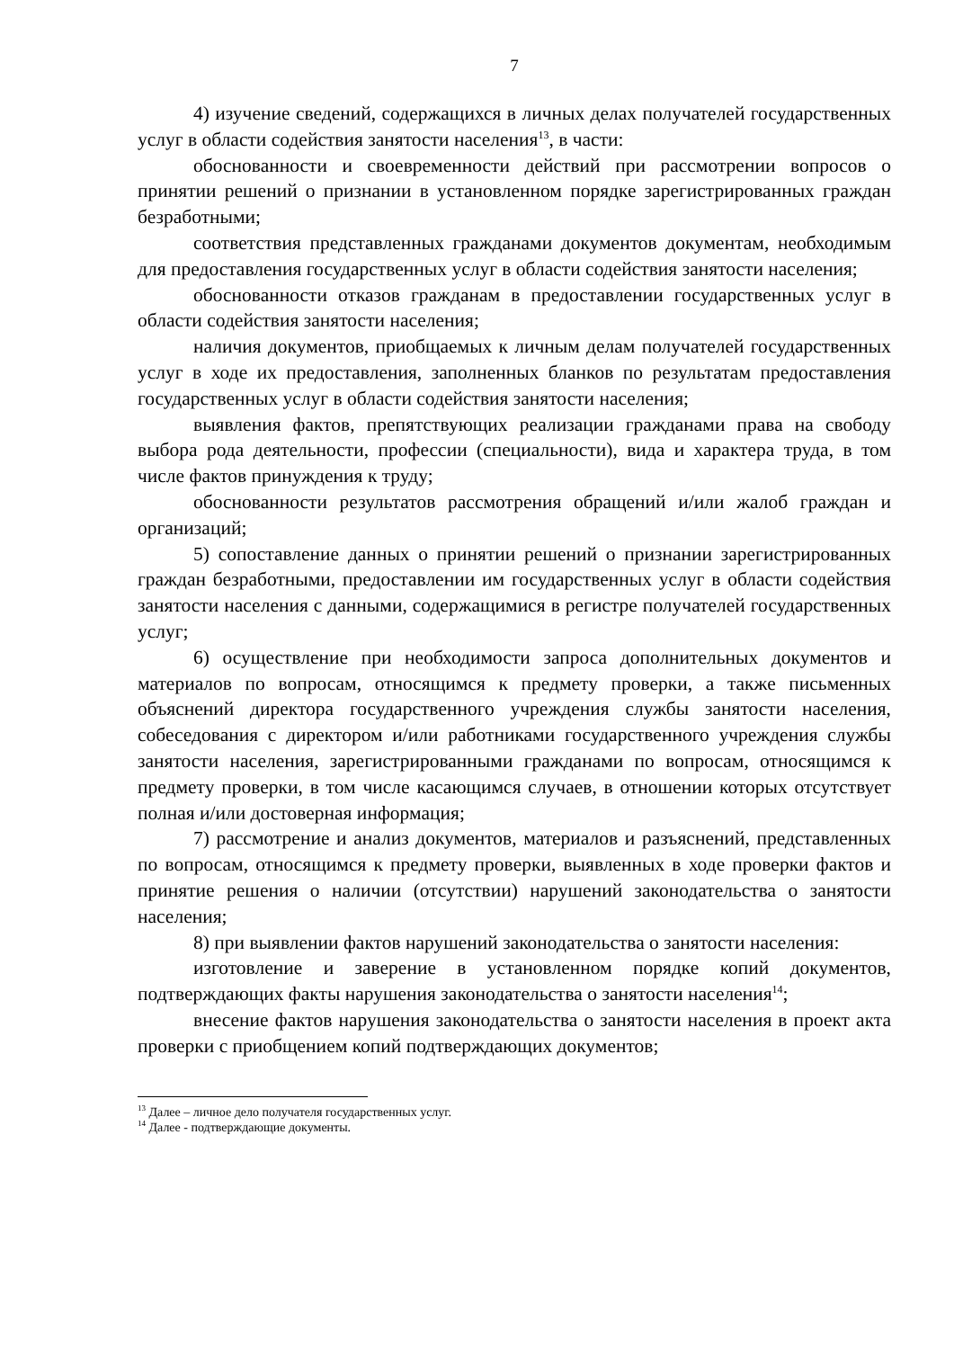7
4) изучение сведений, содержащихся в личных делах получателей государственных услуг в области содействия занятости населения<sup>13</sup>, в части:
обоснованности и своевременности действий при рассмотрении вопросов о принятии решений о признании в установленном порядке зарегистрированных граждан безработными;
соответствия представленных гражданами документов документам, необходимым для предоставления государственных услуг в области содействия занятости населения;
обоснованности отказов гражданам в предоставлении государственных услуг в области содействия занятости населения;
наличия документов, приобщаемых к личным делам получателей государственных услуг в ходе их предоставления, заполненных бланков по результатам предоставления государственных услуг в области содействия занятости населения;
выявления фактов, препятствующих реализации гражданами права на свободу выбора рода деятельности, профессии (специальности), вида и характера труда, в том числе фактов принуждения к труду;
обоснованности результатов рассмотрения обращений и/или жалоб граждан и организаций;
5) сопоставление данных о принятии решений о признании зарегистрированных граждан безработными, предоставлении им государственных услуг в области содействия занятости населения с данными, содержащимися в регистре получателей государственных услуг;
6) осуществление при необходимости запроса дополнительных документов и материалов по вопросам, относящимся к предмету проверки, а также письменных объяснений директора государственного учреждения службы занятости населения, собеседования с директором и/или работниками государственного учреждения службы занятости населения, зарегистрированными гражданами по вопросам, относящимся к предмету проверки, в том числе касающимся случаев, в отношении которых отсутствует полная и/или достоверная информация;
7) рассмотрение и анализ документов, материалов и разъяснений, представленных по вопросам, относящимся к предмету проверки, выявленных в ходе проверки фактов и принятие решения о наличии (отсутствии) нарушений законодательства о занятости населения;
8) при выявлении фактов нарушений законодательства о занятости населения:
изготовление и заверение в установленном порядке копий документов, подтверждающих факты нарушения законодательства о занятости населения<sup>14</sup>;
внесение фактов нарушения законодательства о занятости населения в проект акта проверки с приобщением копий подтверждающих документов;
<sup>13</sup> Далее – личное дело получателя государственных услуг.
<sup>14</sup> Далее - подтверждающие документы.